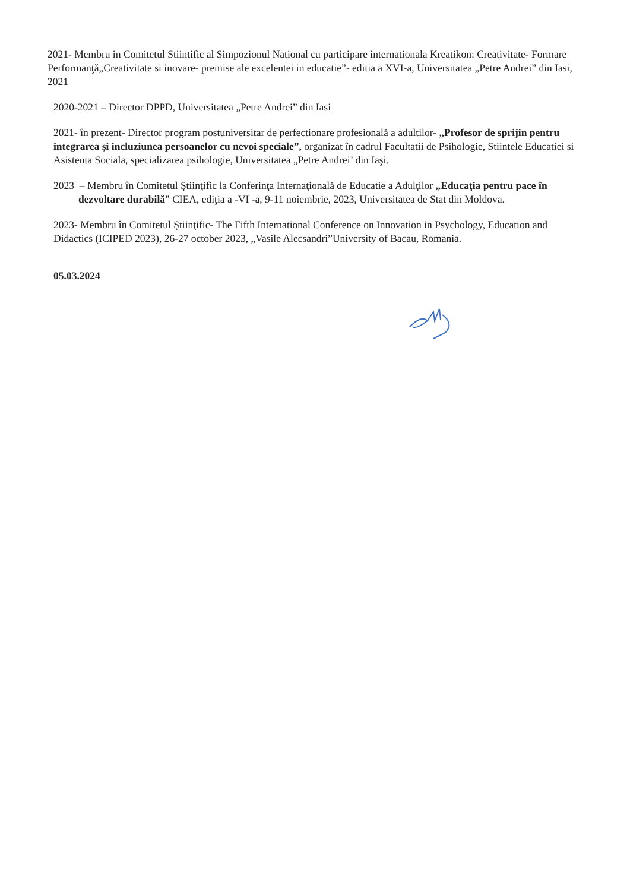2021- Membru in Comitetul Stiintific al Simpozionul National cu participare internationala Kreatikon: Creativitate- Formare Performanţă„Creativitate si inovare- premise ale excelentei in educatie”- editia a XVI-a, Universitatea „Petre Andrei” din Iasi, 2021
2020-2021 – Director DPPD, Universitatea „Petre Andrei” din Iasi
2021- în prezent- Director program postuniversitar de perfectionare profesională a adultilor- „Profesor de sprijin pentru integrarea şi incluziunea persoanelor cu nevoi speciale”, organizat în cadrul Facultatii de Psihologie, Stiintele Educatiei si Asistenta Sociala, specializarea psihologie, Universitatea „Petre Andrei’ din Iaşi.
2023 – Membru în Comitetul Ştiinţific la Conferinţa Internaţională de Educatie a Adulţilor „Educaţia pentru pace în dezvoltare durabilă” CIEA, ediţia a -VI -a, 9-11 noiembrie, 2023, Universitatea de Stat din Moldova.
2023- Membru în Comitetul Ştiinţific- The Fifth International Conference on Innovation in Psychology, Education and Didactics (ICIPED 2023), 26-27 october 2023, „Vasile Alecsandri”University of Bacau, Romania.
05.03.2024